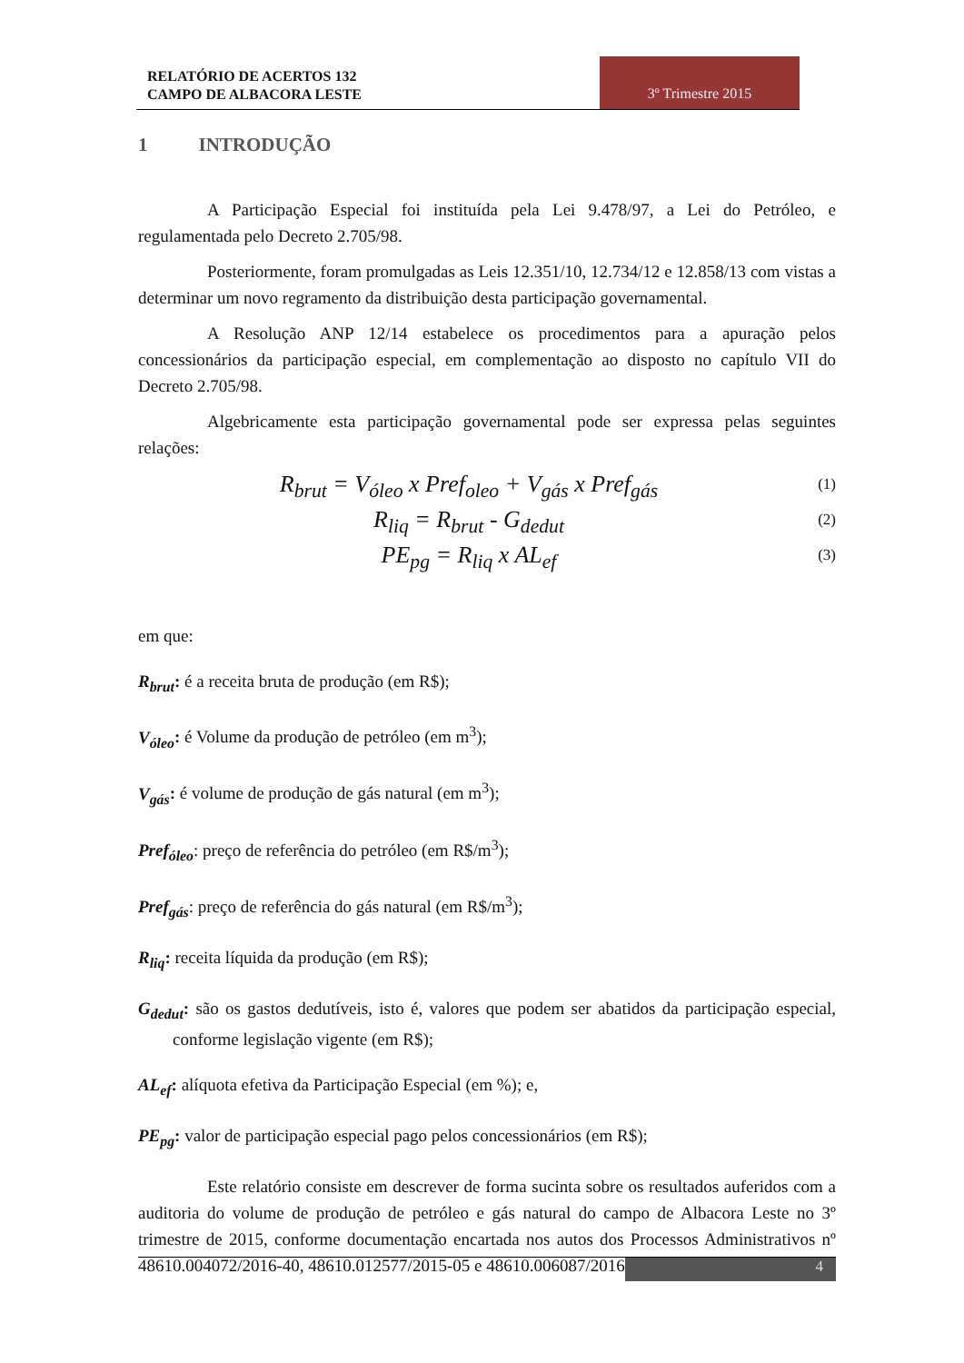RELATÓRIO DE ACERTOS 132
CAMPO DE ALBACORA LESTE
3º Trimestre 2015
1 INTRODUÇÃO
A Participação Especial foi instituída pela Lei 9.478/97, a Lei do Petróleo, e regulamentada pelo Decreto 2.705/98.
Posteriormente, foram promulgadas as Leis 12.351/10, 12.734/12 e 12.858/13 com vistas a determinar um novo regramento da distribuição desta participação governamental.
A Resolução ANP 12/14 estabelece os procedimentos para a apuração pelos concessionários da participação especial, em complementação ao disposto no capítulo VII do Decreto 2.705/98.
Algebricamente esta participação governamental pode ser expressa pelas seguintes relações:
R<sub>brut</sub> = V<sub>óleo</sub> x Pref<sub>oleo</sub> + V<sub>gás</sub> x Pref<sub>gás</sub>
(1)
R<sub>liq</sub> = R<sub>brut</sub> - G<sub>dedut</sub>
(2)
PE<sub>pg</sub> = R<sub>liq</sub> x AL<sub>ef</sub>
(3)
em que:
R<sub>brut</sub>: é a receita bruta de produção (em R$);
V<sub>óleo</sub>: é Volume da produção de petróleo (em m<sup>3</sup>);
V<sub>gás</sub>: é volume de produção de gás natural (em m<sup>3</sup>);
Pref<sub>óleo</sub>: preço de referência do petróleo (em R$/m<sup>3</sup>);
Pref<sub>gás</sub>: preço de referência do gás natural (em R$/m<sup>3</sup>);
R<sub>liq</sub>: receita líquida da produção (em R$);
G<sub>dedut</sub>: são os gastos dedutíveis, isto é, valores que podem ser abatidos da participação especial, conforme legislação vigente (em R$);
AL<sub>ef</sub>: alíquota efetiva da Participação Especial (em %); e,
PE<sub>pg</sub>: valor de participação especial pago pelos concessionários (em R$);
Este relatório consiste em descrever de forma sucinta sobre os resultados auferidos com a auditoria do volume de produção de petróleo e gás natural do campo de Albacora Leste no 3º trimestre de 2015, conforme documentação encartada nos autos dos Processos Administrativos nº 48610.004072/2016-40, 48610.012577/2015-05 e 48610.006087/2016-42.
4